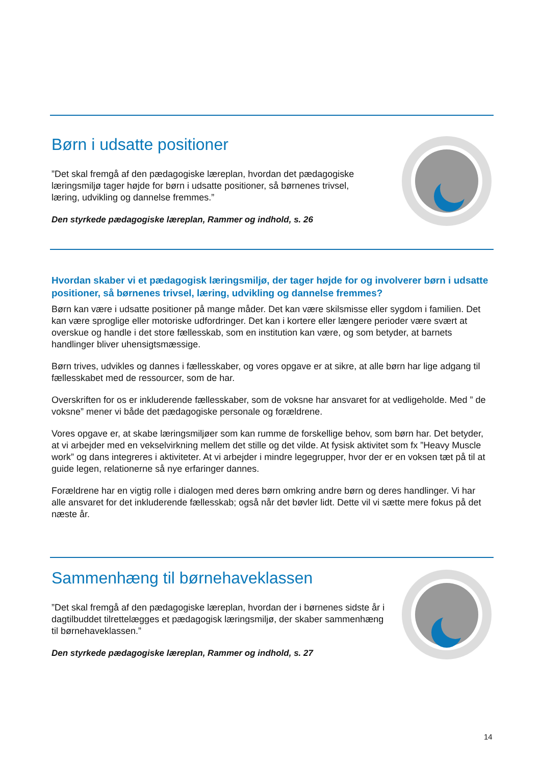Børn i udsatte positioner
”Det skal fremgå af den pædagogiske læreplan, hvordan det pædagogiske læringsmiljø tager højde for børn i udsatte positioner, så børnenes trivsel, læring, udvikling og dannelse fremmes.”
Den styrkede pædagogiske læreplan, Rammer og indhold, s. 26
Hvordan skaber vi et pædagogisk læringsmiljø, der tager højde for og involverer børn i udsatte positioner, så børnenes trivsel, læring, udvikling og dannelse fremmes?
Børn kan være i udsatte positioner på mange måder. Det kan være skilsmisse eller sygdom i familien. Det kan være sproglige eller motoriske udfordringer. Det kan i kortere eller længere perioder være svært at overskue og handle i det store fællesskab, som en institution kan være, og som betyder, at barnets handlinger bliver uhensigtsmæssige.
Børn trives, udvikles og dannes i fællesskaber, og vores opgave er at sikre, at alle børn har lige adgang til fællesskabet med de ressourcer, som de har.
Overskriften for os er inkluderende fællesskaber, som de voksne har ansvaret for at vedligeholde. Med ” de voksne” mener vi både det pædagogiske personale og forældrene.
Vores opgave er, at skabe læringsmiljøer som kan rumme de forskellige behov, som børn har. Det betyder, at vi arbejder med en vekselvirkning mellem det stille og det vilde. At fysisk aktivitet som fx ”Heavy Muscle work” og dans integreres i aktiviteter. At vi arbejder i mindre legegrupper, hvor der er en voksen tæt på til at guide legen, relationerne så nye erfaringer dannes.
Forældrene har en vigtig rolle i dialogen med deres børn omkring andre børn og deres handlinger. Vi har alle ansvaret for det inkluderende fællesskab; også når det bøvler lidt. Dette vil vi sætte mere fokus på det næste år.
Sammenhæng til børnehaveklassen
”Det skal fremgå af den pædagogiske læreplan, hvordan der i børnenes sidste år i dagtilbuddet tilrettelægges et pædagogisk læringsmiljø, der skaber sammenhæng til børnehaveklassen.”
Den styrkede pædagogiske læreplan, Rammer og indhold, s. 27
14